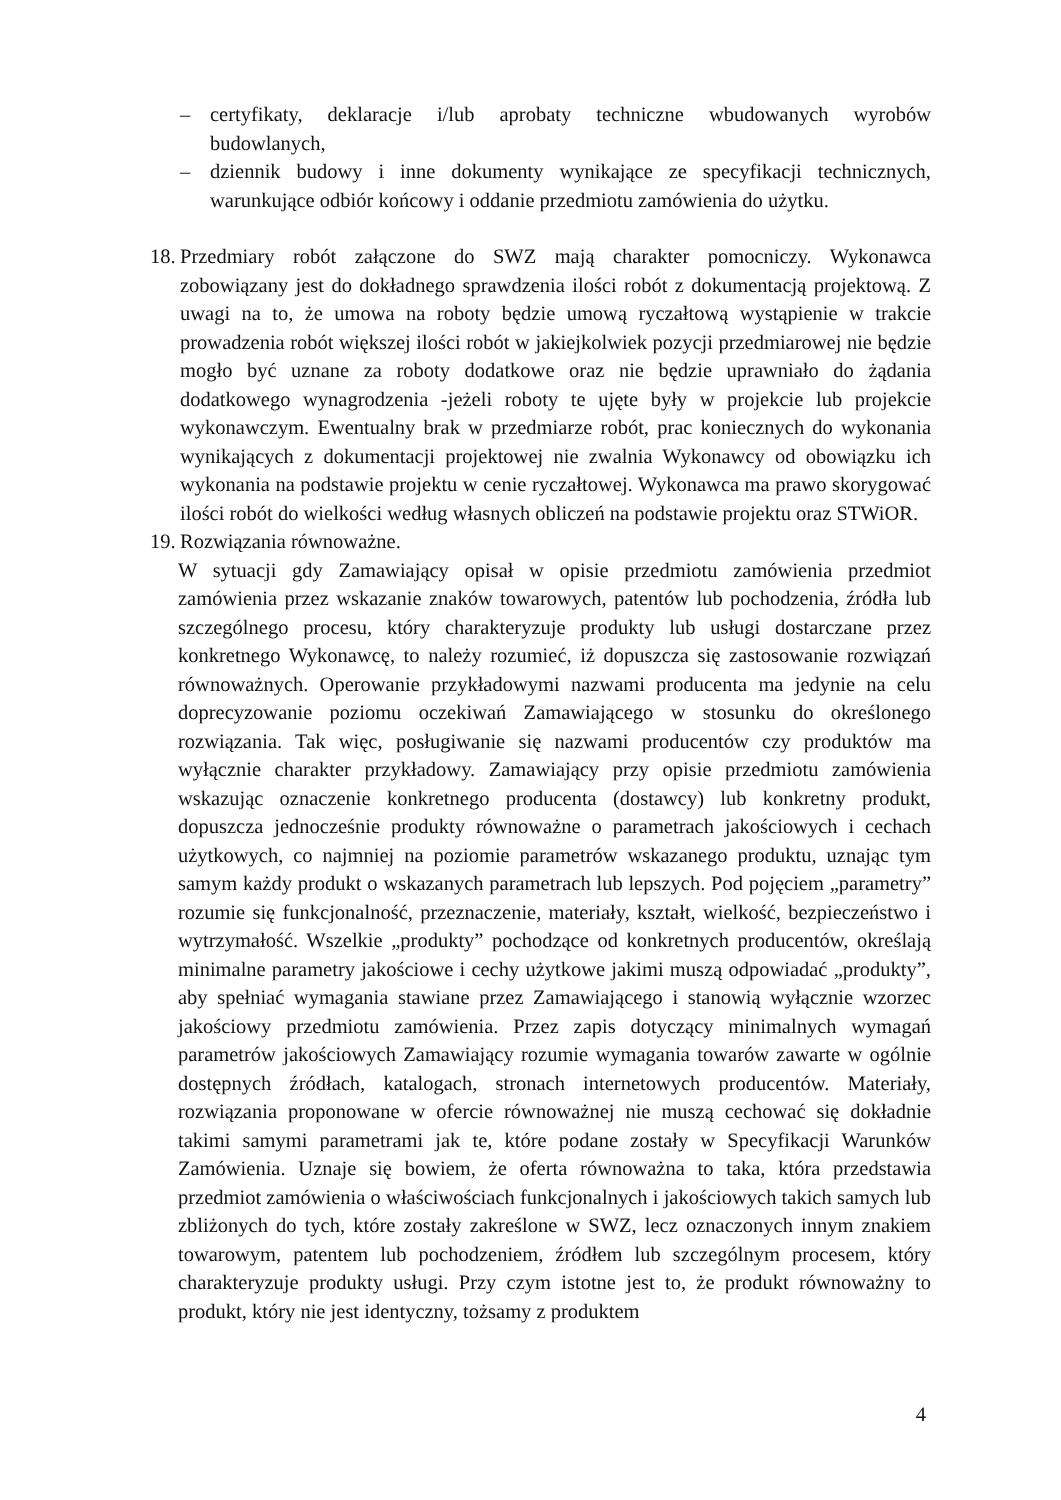– certyfikaty, deklaracje i/lub aprobaty techniczne wbudowanych wyrobów budowlanych,
– dziennik budowy i inne dokumenty wynikające ze specyfikacji technicznych, warunkujące odbiór końcowy i oddanie przedmiotu zamówienia do użytku.
18.
Przedmiary robót załączone do SWZ mają charakter pomocniczy. Wykonawca zobowiązany jest do dokładnego sprawdzenia ilości robót z dokumentacją projektową. Z uwagi na to, że umowa na roboty będzie umową ryczałtową wystąpienie w trakcie prowadzenia robót większej ilości robót w jakiejkolwiek pozycji przedmiarowej nie będzie mogło być uznane za roboty dodatkowe oraz nie będzie uprawniało do żądania dodatkowego wynagrodzenia -jeżeli roboty te ujęte były w projekcie lub projekcie wykonawczym. Ewentualny brak w przedmiarze robót, prac koniecznych do wykonania wynikających z dokumentacji projektowej nie zwalnia Wykonawcy od obowiązku ich wykonania na podstawie projektu w cenie ryczałtowej. Wykonawca ma prawo skorygować ilości robót do wielkości według własnych obliczeń na podstawie projektu oraz STWiOR.
19.
Rozwiązania równoważne.
W sytuacji gdy Zamawiający opisał w opisie przedmiotu zamówienia przedmiot zamówienia przez wskazanie znaków towarowych, patentów lub pochodzenia, źródła lub szczególnego procesu, który charakteryzuje produkty lub usługi dostarczane przez konkretnego Wykonawcę, to należy rozumieć, iż dopuszcza się zastosowanie rozwiązań równoważnych. Operowanie przykładowymi nazwami producenta ma jedynie na celu doprecyzowanie poziomu oczekiwań Zamawiającego w stosunku do określonego rozwiązania. Tak więc, posługiwanie się nazwami producentów czy produktów ma wyłącznie charakter przykładowy. Zamawiający przy opisie przedmiotu zamówienia wskazując oznaczenie konkretnego producenta (dostawcy) lub konkretny produkt, dopuszcza jednocześnie produkty równoważne o parametrach jakościowych i cechach użytkowych, co najmniej na poziomie parametrów wskazanego produktu, uznając tym samym każdy produkt o wskazanych parametrach lub lepszych. Pod pojęciem „parametry” rozumie się funkcjonalność, przeznaczenie, materiały, kształt, wielkość, bezpieczeństwo i wytrzymałość. Wszelkie „produkty” pochodzące od konkretnych producentów, określają minimalne parametry jakościowe i cechy użytkowe jakimi muszą odpowiadać „produkty”, aby spełniać wymagania stawiane przez Zamawiającego i stanowią wyłącznie wzorzec jakościowy przedmiotu zamówienia. Przez zapis dotyczący minimalnych wymagań parametrów jakościowych Zamawiający rozumie wymagania towarów zawarte w ogólnie dostępnych źródłach, katalogach, stronach internetowych producentów. Materiały, rozwiązania proponowane w ofercie równoważnej nie muszą cechować się dokładnie takimi samymi parametrami jak te, które podane zostały w Specyfikacji Warunków Zamówienia. Uznaje się bowiem, że oferta równoważna to taka, która przedstawia przedmiot zamówienia o właściwościach funkcjonalnych i jakościowych takich samych lub zbliżonych do tych, które zostały zakreślone w SWZ, lecz oznaczonych innym znakiem towarowym, patentem lub pochodzeniem, źródłem lub szczególnym procesem, który charakteryzuje produkty usługi. Przy czym istotne jest to, że produkt równoważny to produkt, który nie jest identyczny, tożsamy z produktem
4